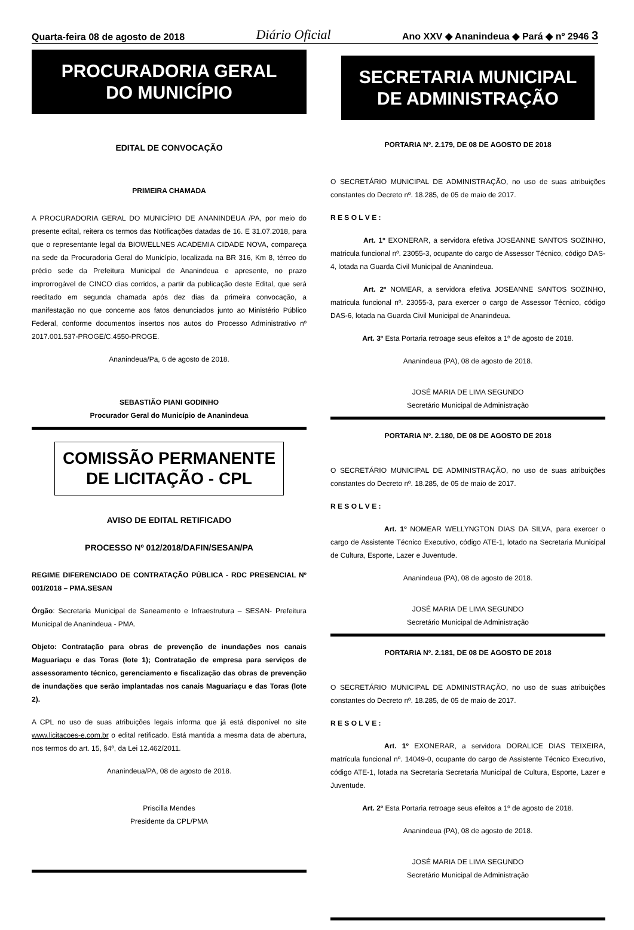Quarta-feira 08 de agosto de 2018 Diário Oficial Ano XXV ◆ Ananindeua ◆ Pará ◆ nº 2946 3
PROCURADORIA GERAL
DO MUNICÍPIO
EDITAL DE CONVOCAÇÃO
PRIMEIRA CHAMADA
A PROCURADORIA GERAL DO MUNICÍPIO DE ANANINDEUA /PA, por meio do presente edital, reitera os termos das Notificações datadas de 16. E 31.07.2018, para que o representante legal da BIOWELLNES ACADEMIA CIDADE NOVA, compareça na sede da Procuradoria Geral do Município, localizada na BR 316, Km 8, térreo do prédio sede da Prefeitura Municipal de Ananindeua e apresente, no prazo improrrogável de CINCO dias corridos, a partir da publicação deste Edital, que será reeditado em segunda chamada após dez dias da primeira convocação, a manifestação no que concerne aos fatos denunciados junto ao Ministério Público Federal, conforme documentos insertos nos autos do Processo Administrativo nº 2017.001.537-PROGE/C.4550-PROGE.
Ananindeua/Pa, 6 de agosto de 2018.
SEBASTIÃO PIANI GODINHO
Procurador Geral do Município de Ananindeua
COMISSÃO PERMANENTE
DE LICITAÇÃO - CPL
AVISO DE EDITAL RETIFICADO
PROCESSO Nº 012/2018/DAFIN/SESAN/PA
REGIME DIFERENCIADO DE CONTRATAÇÃO PÚBLICA - RDC PRESENCIAL Nº 001/2018 – PMA.SESAN
Órgão: Secretaria Municipal de Saneamento e Infraestrutura – SESAN- Prefeitura Municipal de Ananindeua - PMA.
Objeto: Contratação para obras de prevenção de inundações nos canais Maguariaçu e das Toras (lote 1); Contratação de empresa para serviços de assessoramento técnico, gerenciamento e fiscalização das obras de prevenção de inundações que serão implantadas nos canais Maguariaçu e das Toras (lote 2).
A CPL no uso de suas atribuições legais informa que já está disponível no site www.licitacoes-e.com.br o edital retificado. Está mantida a mesma data de abertura, nos termos do art. 15, §4º, da Lei 12.462/2011.
Ananindeua/PA, 08 de agosto de 2018.
Priscilla Mendes
Presidente da CPL/PMA
SECRETARIA MUNICIPAL
DE ADMINISTRAÇÃO
PORTARIA Nº. 2.179, DE 08 DE AGOSTO DE 2018
O SECRETÁRIO MUNICIPAL DE ADMINISTRAÇÃO, no uso de suas atribuições constantes do Decreto nº. 18.285, de 05 de maio de 2017.
R E S O L V E :
Art. 1º EXONERAR, a servidora efetiva JOSEANNE SANTOS SOZINHO, matricula funcional nº. 23055-3, ocupante do cargo de Assessor Técnico, código DAS-4, lotada na Guarda Civil Municipal de Ananindeua.
Art. 2º NOMEAR, a servidora efetiva JOSEANNE SANTOS SOZINHO, matricula funcional nº. 23055-3, para exercer o cargo de Assessor Técnico, código DAS-6, lotada na Guarda Civil Municipal de Ananindeua.
Art. 3º Esta Portaria retroage seus efeitos a 1º de agosto de 2018.
Ananindeua (PA), 08 de agosto de 2018.
JOSÉ MARIA DE LIMA SEGUNDO
Secretário Municipal de Administração
PORTARIA Nº. 2.180, DE 08 DE AGOSTO DE 2018
O SECRETÁRIO MUNICIPAL DE ADMINISTRAÇÃO, no uso de suas atribuições constantes do Decreto nº. 18.285, de 05 de maio de 2017.
R E S O L V E :
Art. 1º NOMEAR WELLYNGTON DIAS DA SILVA, para exercer o cargo de Assistente Técnico Executivo, código ATE-1, lotado na Secretaria Municipal de Cultura, Esporte, Lazer e Juventude.
Ananindeua (PA), 08 de agosto de 2018.
JOSÉ MARIA DE LIMA SEGUNDO
Secretário Municipal de Administração
PORTARIA Nº. 2.181, DE 08 DE AGOSTO DE 2018
O SECRETÁRIO MUNICIPAL DE ADMINISTRAÇÃO, no uso de suas atribuições constantes do Decreto nº. 18.285, de 05 de maio de 2017.
R E S O L V E :
Art. 1º EXONERAR, a servidora DORALICE DIAS TEIXEIRA, matrícula funcional nº. 14049-0, ocupante do cargo de Assistente Técnico Executivo, código ATE-1, lotada na Secretaria Secretaria Municipal de Cultura, Esporte, Lazer e Juventude.
Art. 2º Esta Portaria retroage seus efeitos a 1º de agosto de 2018.
Ananindeua (PA), 08 de agosto de 2018.
JOSÉ MARIA DE LIMA SEGUNDO
Secretário Municipal de Administração